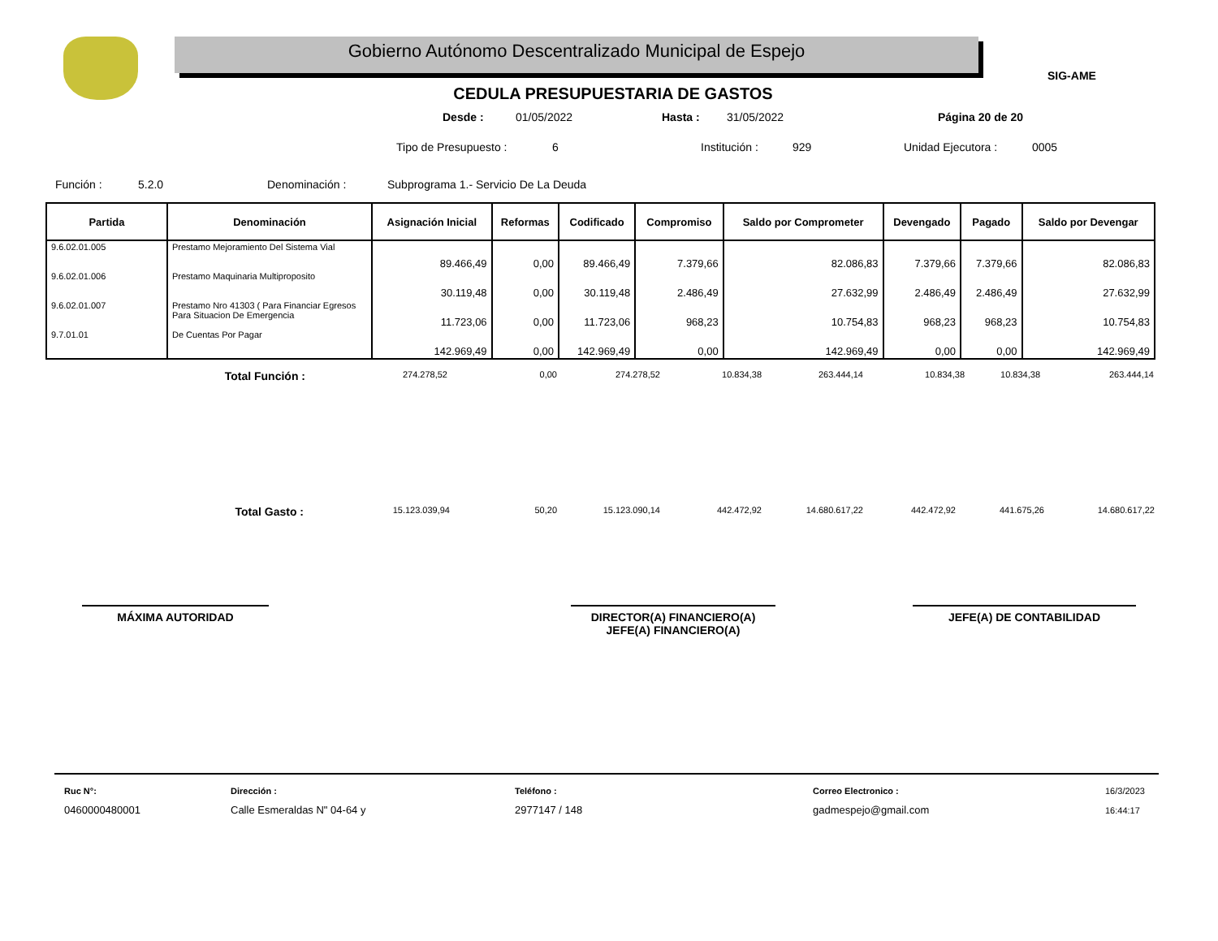Gobierno Autónomo Descentralizado Municipal de Espejo
SIG-AME
CEDULA PRESUPUESTARIA DE GASTOS
Desde : 01/05/2022 Hasta : 31/05/2022 Página 20 de 20
Tipo de Presupuesto : 6 Institución : 929 Unidad Ejecutora : 0005
Función : 5.2.0 Denominación : Subprograma 1.- Servicio De La Deuda
| Partida | Denominación | Asignación Inicial | Reformas | Codificado | Compromiso | Saldo por Comprometer | Devengado | Pagado | Saldo por Devengar |
| --- | --- | --- | --- | --- | --- | --- | --- | --- | --- |
| 9.6.02.01.005 | Prestamo Mejoramiento Del Sistema Vial | 89.466,49 | 0,00 | 89.466,49 | 7.379,66 | 82.086,83 | 7.379,66 | 7.379,66 | 82.086,83 |
| 9.6.02.01.006 | Prestamo Maquinaria Multiproposito | 30.119,48 | 0,00 | 30.119,48 | 2.486,49 | 27.632,99 | 2.486,49 | 2.486,49 | 27.632,99 |
| 9.6.02.01.007 | Prestamo Nro 41303 ( Para Financiar Egresos Para Situacion De Emergencia | 11.723,06 | 0,00 | 11.723,06 | 968,23 | 10.754,83 | 968,23 | 968,23 | 10.754,83 |
| 9.7.01.01 | De Cuentas Por Pagar | 142.969,49 | 0,00 | 142.969,49 | 0,00 | 142.969,49 | 0,00 | 0,00 | 142.969,49 |
Total Función :
274.278,52 0,00 274.278,52 10.834,38 263.444,14 10.834,38 10.834,38 263.444,14
Total Gasto :
15.123.039,94 50,20 15.123.090,14 442.472,92 14.680.617,22 442.472,92 441.675,26 14.680.617,22
MÁXIMA AUTORIDAD
DIRECTOR(A) FINANCIERO(A)
JEFE(A) FINANCIERO(A)
JEFE(A) DE CONTABILIDAD
Ruc N°:
0460000480001
Dirección :
Calle Esmeraldas N" 04-64 y
Teléfono :
2977147 / 148
Correo Electronico :
gadmespejo@gmail.com
16/3/2023
16:44:17